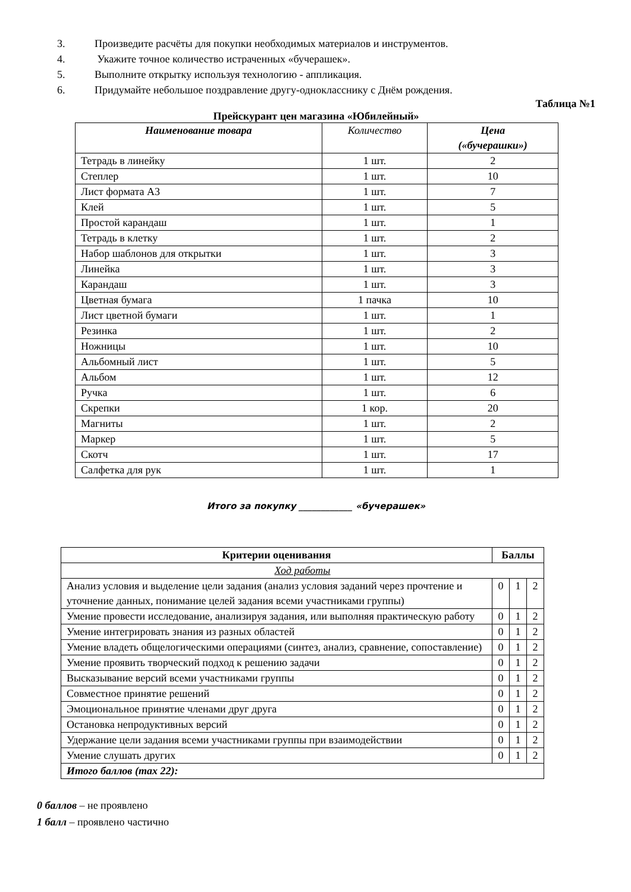3. Произведите расчёты для покупки необходимых материалов и инструментов.
4. Укажите точное количество истраченных «бучерашек».
5. Выполните открытку используя технологию - аппликация.
6. Придумайте небольшое поздравление другу-однокласснику с Днём рождения.
Таблица №1
Прейскурант цен магазина «Юбилейный»
| Наименование товара | Количество | Цена («бучерашки») |
| --- | --- | --- |
| Тетрадь в линейку | 1 шт. | 2 |
| Степлер | 1 шт. | 10 |
| Лист формата А3 | 1 шт. | 7 |
| Клей | 1 шт. | 5 |
| Простой карандаш | 1 шт. | 1 |
| Тетрадь в клетку | 1 шт. | 2 |
| Набор шаблонов для открытки | 1 шт. | 3 |
| Линейка | 1 шт. | 3 |
| Карандаш | 1 шт. | 3 |
| Цветная бумага | 1 пачка | 10 |
| Лист цветной бумаги | 1 шт. | 1 |
| Резинка | 1 шт. | 2 |
| Ножницы | 1 шт. | 10 |
| Альбомный лист | 1 шт. | 5 |
| Альбом | 1 шт. | 12 |
| Ручка | 1 шт. | 6 |
| Скрепки | 1 кор. | 20 |
| Магниты | 1 шт. | 2 |
| Маркер | 1 шт. | 5 |
| Скотч | 1 шт. | 17 |
| Салфетка для рук | 1 шт. | 1 |
Итого за покупку ____________ «бучерашек»
| Критерии оценивания | Баллы | | |
| --- | --- | --- | --- |
| Ход работы | | | |
| Анализ условия и выделение цели задания (анализ условия заданий через прочтение и уточнение данных, понимание целей задания всеми участниками группы) | 0 | 1 | 2 |
| Умение провести исследование, анализируя задания, или выполняя практическую работу | 0 | 1 | 2 |
| Умение интегрировать знания из разных областей | 0 | 1 | 2 |
| Умение владеть общелогическими операциями (синтез, анализ, сравнение, сопоставление) | 0 | 1 | 2 |
| Умение проявить творческий подход к решению задачи | 0 | 1 | 2 |
| Высказывание версий всеми участниками группы | 0 | 1 | 2 |
| Совместное принятие решений | 0 | 1 | 2 |
| Эмоциональное принятие членами друг друга | 0 | 1 | 2 |
| Остановка непродуктивных версий | 0 | 1 | 2 |
| Удержание цели задания всеми участниками группы при взаимодействии | 0 | 1 | 2 |
| Умение слушать других | 0 | 1 | 2 |
| Итого баллов (max 22): | | | |
0 баллов – не проявлено
1 балл – проявлено частично